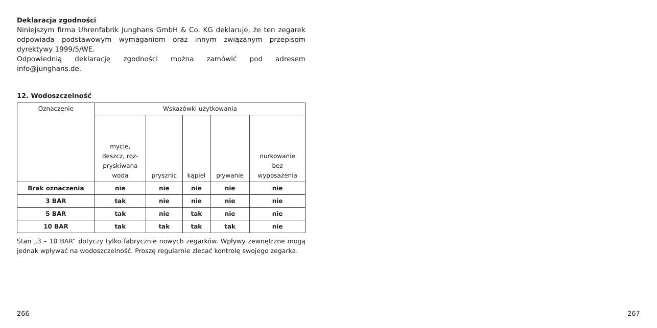Deklaracja zgodności
Niniejszym firma Uhrenfabrik Junghans GmbH & Co. KG deklaruje, że ten zegarek odpowiada podstawowym wymaganiom oraz innym związanym przepisom dyrektywy 1999/5/WE.
Odpowiednią deklarację zgodności można zamówić pod adresem info@junghans.de.
12. Wodoszczelność
| Oznaczenie | Wskazówki użytkowania | | | | |
| --- | --- | --- | --- | --- | --- |
| | mycie, deszcz, roz- pryskiwana woda | prysznic | kąpiel | pływanie | nurkowanie bez wyposażenia |
| Brak oznaczenia | nie | nie | nie | nie | nie |
| 3 BAR | tak | nie | nie | nie | nie |
| 5 BAR | tak | nie | tak | nie | nie |
| 10 BAR | tak | tak | tak | tak | nie |
Stan „3 – 10 BAR“ dotyczy tylko fabrycznie nowych zegarków. Wpływy zewnętrzne mogą jednak wpływać na wodoszczelność. Proszę regularnie zlecać kontrolę swojego zegarka.
266 267